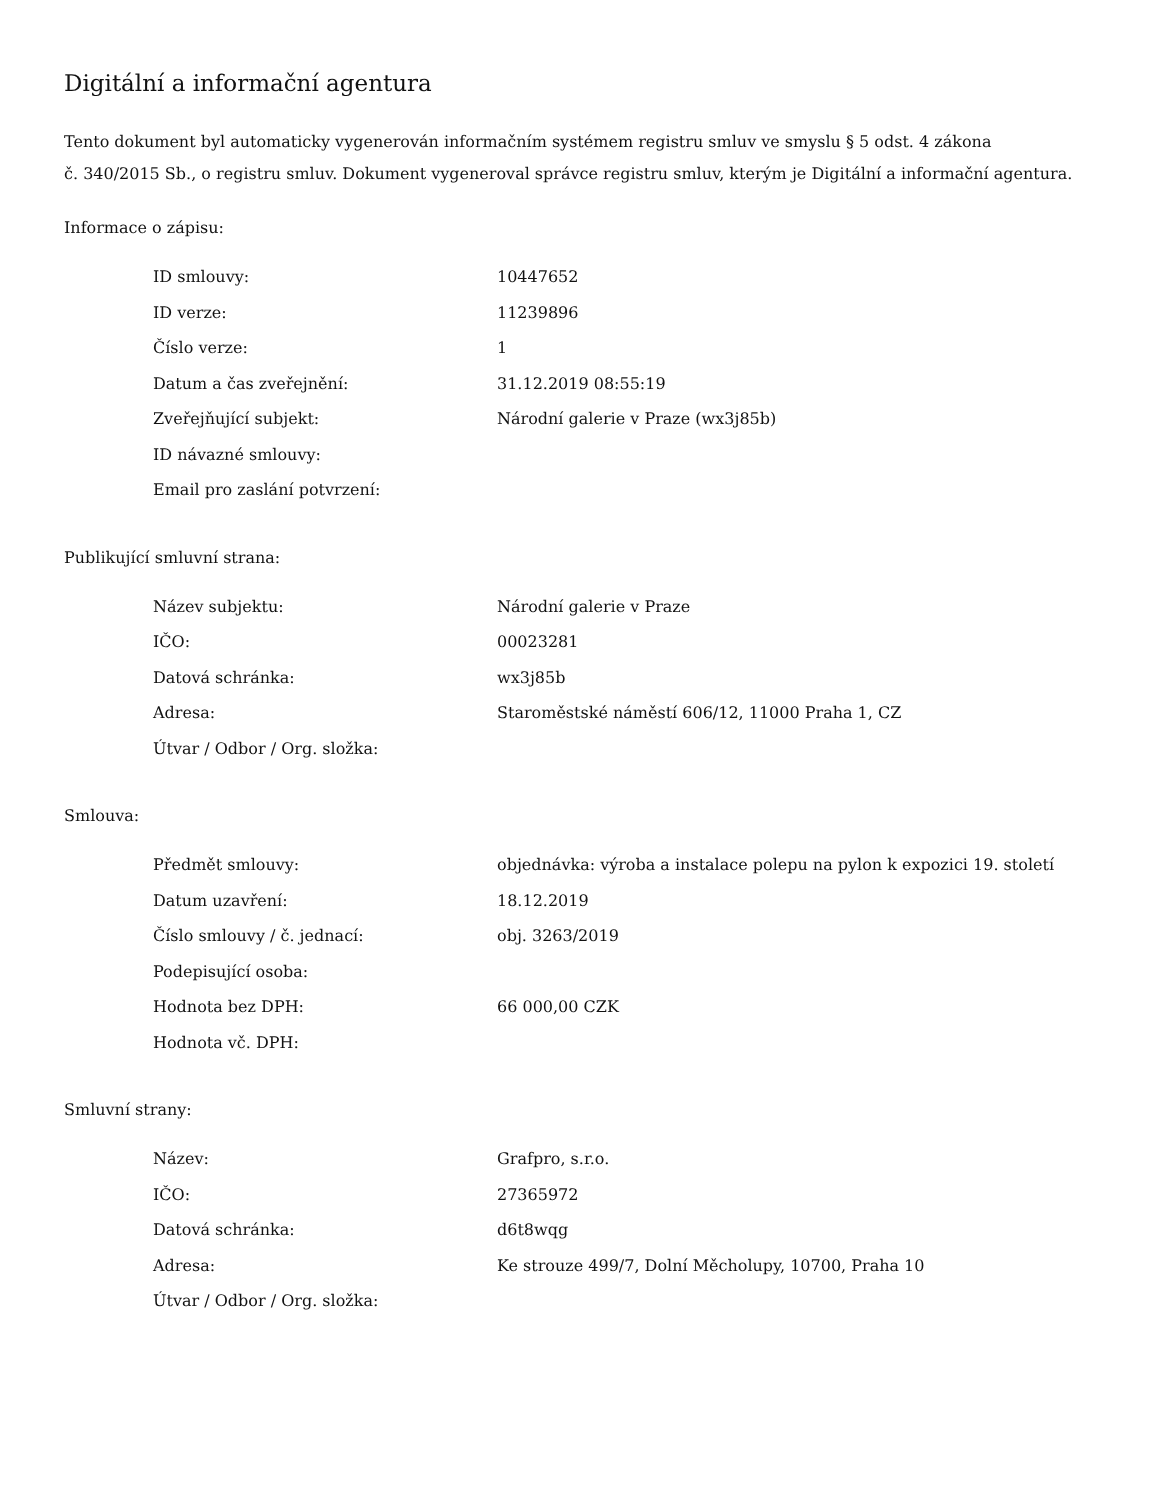Digitální a informační agentura
Tento dokument byl automaticky vygenerován informačním systémem registru smluv ve smyslu § 5 odst. 4 zákona
č. 340/2015 Sb., o registru smluv. Dokument vygeneroval správce registru smluv, kterým je Digitální a informační agentura.
Informace o zápisu:
| ID smlouvy: | 10447652 |
| ID verze: | 11239896 |
| Číslo verze: | 1 |
| Datum a čas zveřejnění: | 31.12.2019 08:55:19 |
| Zveřejňující subjekt: | Národní galerie v Praze (wx3j85b) |
| ID návazné smlouvy: | |
| Email pro zaslání potvrzení: | |
Publikující smluvní strana:
| Název subjektu: | Národní galerie v Praze |
| IČO: | 00023281 |
| Datová schránka: | wx3j85b |
| Adresa: | Staroměstské náměstí 606/12, 11000 Praha 1, CZ |
| Útvar / Odbor / Org. složka: | |
Smlouva:
| Předmět smlouvy: | objednávka: výroba a instalace polepu na pylon k expozici 19. století |
| Datum uzavření: | 18.12.2019 |
| Číslo smlouvy / č. jednací: | obj. 3263/2019 |
| Podepisující osoba: | |
| Hodnota bez DPH: | 66 000,00 CZK |
| Hodnota vč. DPH: | |
Smluvní strany:
| Název: | Grafpro, s.r.o. |
| IČO: | 27365972 |
| Datová schránka: | d6t8wqg |
| Adresa: | Ke strouze 499/7, Dolní Měcholupy, 10700, Praha 10 |
| Útvar / Odbor / Org. složka: | |